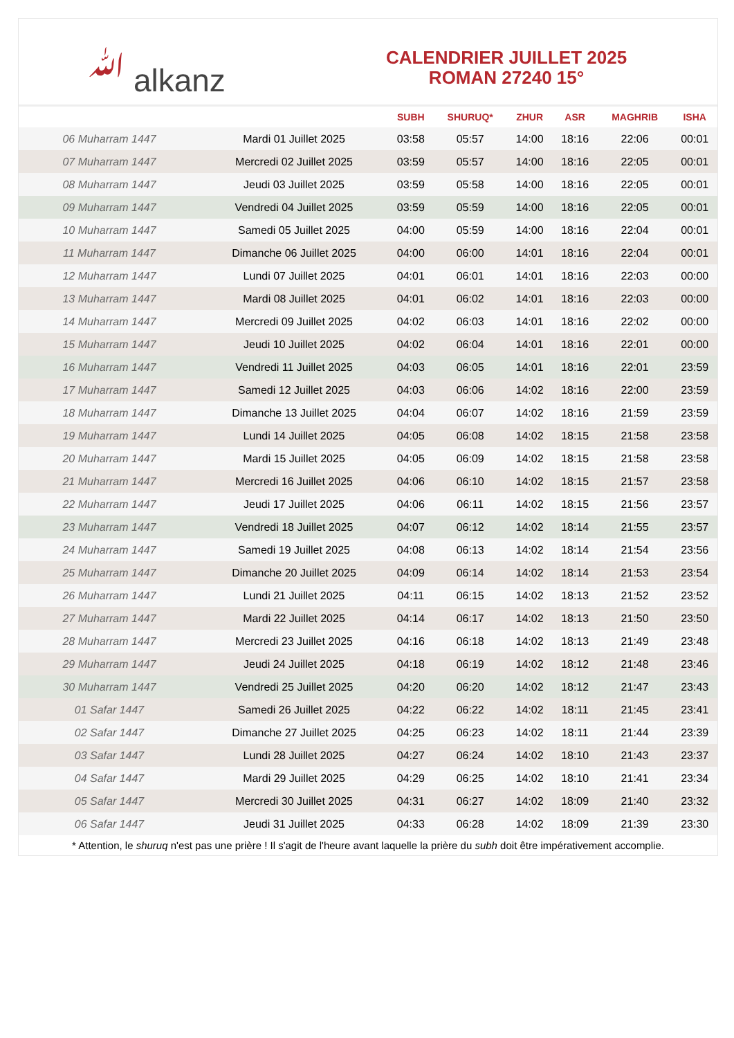ﷲ alkanz
CALENDRIER JUILLET 2025
ROMAN 27240 15°
| | | SUBH | SHURUQ* | ZHUR | ASR | MAGHRIB | ISHA |
| --- | --- | --- | --- | --- | --- | --- | --- |
| 06 Muharram 1447 | Mardi 01 Juillet 2025 | 03:58 | 05:57 | 14:00 | 18:16 | 22:06 | 00:01 |
| 07 Muharram 1447 | Mercredi 02 Juillet 2025 | 03:59 | 05:57 | 14:00 | 18:16 | 22:05 | 00:01 |
| 08 Muharram 1447 | Jeudi 03 Juillet 2025 | 03:59 | 05:58 | 14:00 | 18:16 | 22:05 | 00:01 |
| 09 Muharram 1447 | Vendredi 04 Juillet 2025 | 03:59 | 05:59 | 14:00 | 18:16 | 22:05 | 00:01 |
| 10 Muharram 1447 | Samedi 05 Juillet 2025 | 04:00 | 05:59 | 14:00 | 18:16 | 22:04 | 00:01 |
| 11 Muharram 1447 | Dimanche 06 Juillet 2025 | 04:00 | 06:00 | 14:01 | 18:16 | 22:04 | 00:01 |
| 12 Muharram 1447 | Lundi 07 Juillet 2025 | 04:01 | 06:01 | 14:01 | 18:16 | 22:03 | 00:00 |
| 13 Muharram 1447 | Mardi 08 Juillet 2025 | 04:01 | 06:02 | 14:01 | 18:16 | 22:03 | 00:00 |
| 14 Muharram 1447 | Mercredi 09 Juillet 2025 | 04:02 | 06:03 | 14:01 | 18:16 | 22:02 | 00:00 |
| 15 Muharram 1447 | Jeudi 10 Juillet 2025 | 04:02 | 06:04 | 14:01 | 18:16 | 22:01 | 00:00 |
| 16 Muharram 1447 | Vendredi 11 Juillet 2025 | 04:03 | 06:05 | 14:01 | 18:16 | 22:01 | 23:59 |
| 17 Muharram 1447 | Samedi 12 Juillet 2025 | 04:03 | 06:06 | 14:02 | 18:16 | 22:00 | 23:59 |
| 18 Muharram 1447 | Dimanche 13 Juillet 2025 | 04:04 | 06:07 | 14:02 | 18:16 | 21:59 | 23:59 |
| 19 Muharram 1447 | Lundi 14 Juillet 2025 | 04:05 | 06:08 | 14:02 | 18:15 | 21:58 | 23:58 |
| 20 Muharram 1447 | Mardi 15 Juillet 2025 | 04:05 | 06:09 | 14:02 | 18:15 | 21:58 | 23:58 |
| 21 Muharram 1447 | Mercredi 16 Juillet 2025 | 04:06 | 06:10 | 14:02 | 18:15 | 21:57 | 23:58 |
| 22 Muharram 1447 | Jeudi 17 Juillet 2025 | 04:06 | 06:11 | 14:02 | 18:15 | 21:56 | 23:57 |
| 23 Muharram 1447 | Vendredi 18 Juillet 2025 | 04:07 | 06:12 | 14:02 | 18:14 | 21:55 | 23:57 |
| 24 Muharram 1447 | Samedi 19 Juillet 2025 | 04:08 | 06:13 | 14:02 | 18:14 | 21:54 | 23:56 |
| 25 Muharram 1447 | Dimanche 20 Juillet 2025 | 04:09 | 06:14 | 14:02 | 18:14 | 21:53 | 23:54 |
| 26 Muharram 1447 | Lundi 21 Juillet 2025 | 04:11 | 06:15 | 14:02 | 18:13 | 21:52 | 23:52 |
| 27 Muharram 1447 | Mardi 22 Juillet 2025 | 04:14 | 06:17 | 14:02 | 18:13 | 21:50 | 23:50 |
| 28 Muharram 1447 | Mercredi 23 Juillet 2025 | 04:16 | 06:18 | 14:02 | 18:13 | 21:49 | 23:48 |
| 29 Muharram 1447 | Jeudi 24 Juillet 2025 | 04:18 | 06:19 | 14:02 | 18:12 | 21:48 | 23:46 |
| 30 Muharram 1447 | Vendredi 25 Juillet 2025 | 04:20 | 06:20 | 14:02 | 18:12 | 21:47 | 23:43 |
| 01 Safar 1447 | Samedi 26 Juillet 2025 | 04:22 | 06:22 | 14:02 | 18:11 | 21:45 | 23:41 |
| 02 Safar 1447 | Dimanche 27 Juillet 2025 | 04:25 | 06:23 | 14:02 | 18:11 | 21:44 | 23:39 |
| 03 Safar 1447 | Lundi 28 Juillet 2025 | 04:27 | 06:24 | 14:02 | 18:10 | 21:43 | 23:37 |
| 04 Safar 1447 | Mardi 29 Juillet 2025 | 04:29 | 06:25 | 14:02 | 18:10 | 21:41 | 23:34 |
| 05 Safar 1447 | Mercredi 30 Juillet 2025 | 04:31 | 06:27 | 14:02 | 18:09 | 21:40 | 23:32 |
| 06 Safar 1447 | Jeudi 31 Juillet 2025 | 04:33 | 06:28 | 14:02 | 18:09 | 21:39 | 23:30 |
* Attention, le shuruq n'est pas une prière ! Il s'agit de l'heure avant laquelle la prière du subh doit être impérativement accomplie.